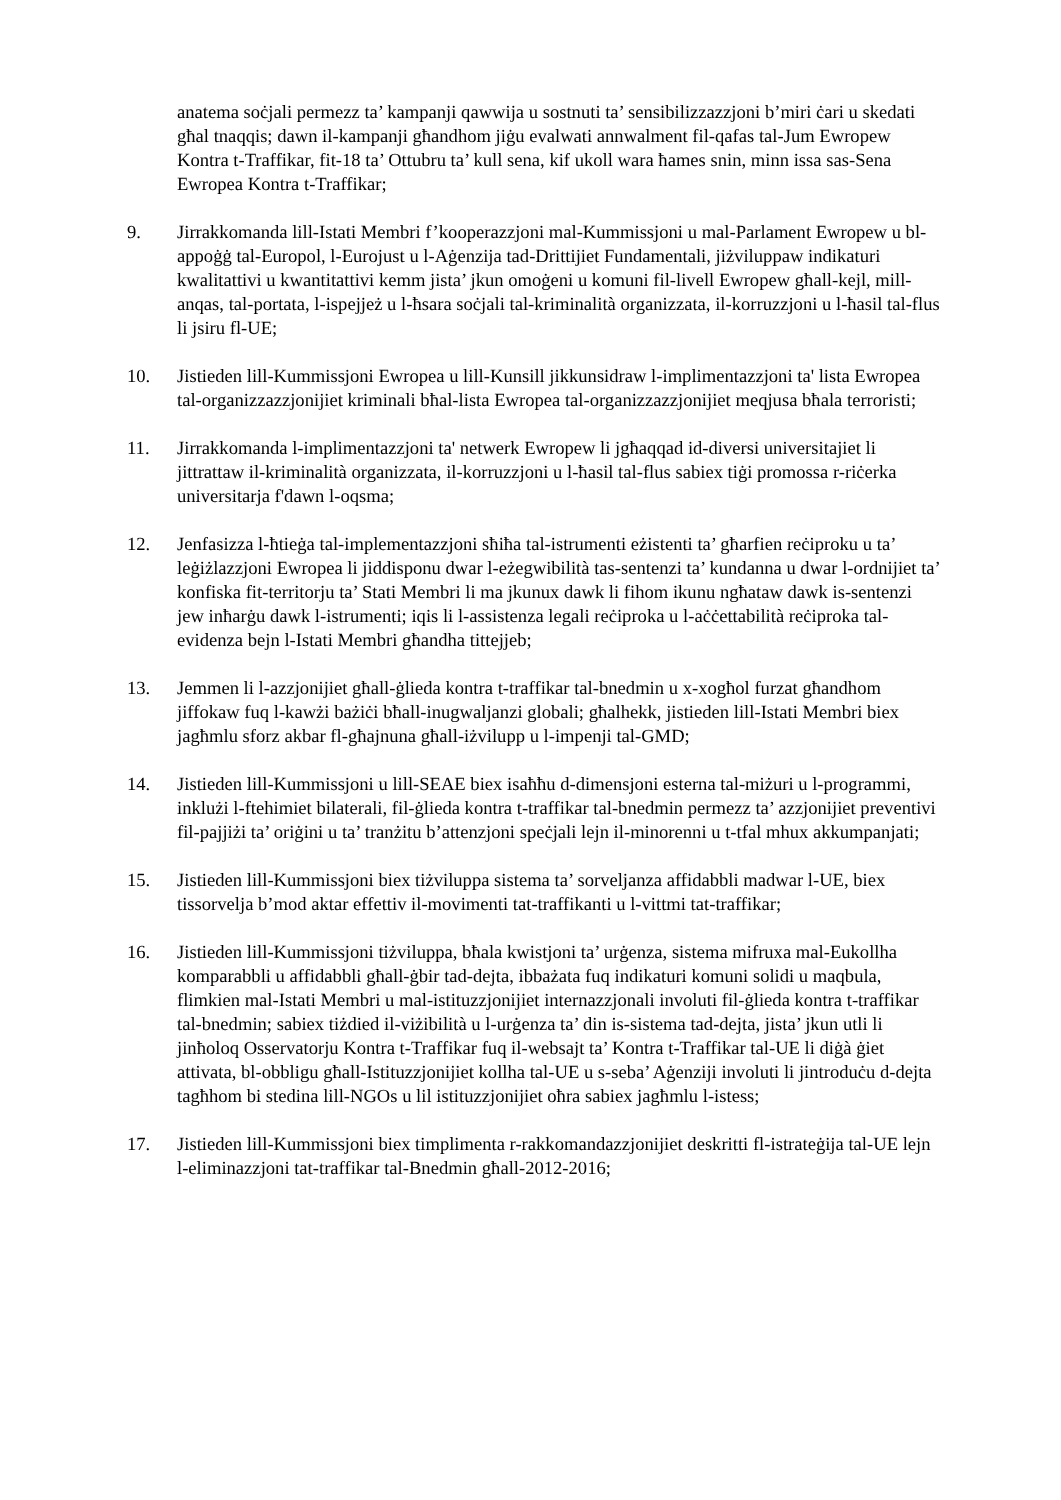anatema soċjali permezz ta’ kampanji qawwija u sostnuti ta’ sensibilizzazzjoni b’miri ċari u skedati għal tnaqqis; dawn il-kampanji għandhom jiġu evalwati annwalment fil-qafas tal-Jum Ewropew Kontra t-Traffikar, fit-18 ta’ Ottubru ta’ kull sena, kif ukoll wara ħames snin, minn issa sas-Sena Ewropea Kontra t-Traffikar;
9. Jirrakkomanda lill-Istati Membri f’kooperazzjoni mal-Kummissjoni u mal-Parlament Ewropew u bl-appoġġ tal-Europol, l-Eurojust u l-Aġenzija tad-Drittijiet Fundamentali, jiżviluppaw indikaturi kwalitattivi u kwantitattivi kemm jista’ jkun omoġeni u komuni fil-livell Ewropew għall-kejl, mill-anqas, tal-portata, l-ispejjeż u l-ħsara soċjali tal-kriminalità organizzata, il-korruzzjoni u l-ħasil tal-flus li jsiru fl-UE;
10. Jistieden lill-Kummissjoni Ewropea u lill-Kunsill jikkunsidraw l-implimentazzjoni ta' lista Ewropea tal-organizzazzjonijiet kriminali bħal-lista Ewropea tal-organizzazzjonijiet meqjusa bħala terroristi;
11. Jirrakkomanda l-implimentazzjoni ta' netwerk Ewropew li jgħaqqad id-diversi universitajiet li jittrattaw il-kriminalità organizzata, il-korruzzjoni u l-ħasil tal-flus sabiex tiġi promossa r-riċerka universitarja f'dawn l-oqsma;
12. Jenfasizza l-ħtieġa tal-implementazzjoni sħiħa tal-istrumenti eżistenti ta’ għarfien reċiproku u ta’ leġiżlazzjoni Ewropea li jiddisponu dwar l-eżegwibilità tas-sentenzi ta’ kundanna u dwar l-ordnijiet ta’ konfiska fit-territorju ta’ Stati Membri li ma jkunux dawk li fihom ikunu ngħataw dawk is-sentenzi jew inħarġu dawk l-istrumenti; iqis li l-assistenza legali reċiproka u l-aċċettabilità reċiproka tal-evidenza bejn l-Istati Membri għandha tittejjeb;
13. Jemmen li l-azzjonijiet għall-ġlieda kontra t-traffikar tal-bnedmin u x-xogħol furzat għandhom jiffokaw fuq l-kawżi bażiċi bħall-inugwaljanzi globali; għalhekk, jistieden lill-Istati Membri biex jagħmlu sforz akbar fl-għajnuna għall-iżvilupp u l-impenji tal-GMD;
14. Jistieden lill-Kummissjoni u lill-SEAE biex isaħħu d-dimensjoni esterna tal-miżuri u l-programmi, inklużi l-ftehimiet bilaterali, fil-ġlieda kontra t-traffikar tal-bnedmin permezz ta’ azzjonijiet preventivi fil-pajjiżi ta’ oriġini u ta’ tranżitu b’attenzjoni speċjali lejn il-minorenni u t-tfal mhux akkumpanjati;
15. Jistieden lill-Kummissjoni biex tiżviluppa sistema ta’ sorveljanza affidabbli madwar l-UE, biex tissorvelja b’mod aktar effettiv il-movimenti tat-traffikanti u l-vittmi tat-traffikar;
16. Jistieden lill-Kummissjoni tiżviluppa, bħala kwistjoni ta’ urġenza, sistema mifruxa mal-Eukollha komparabbli u affidabbli għall-ġbir tad-dejta, ibbażata fuq indikaturi komuni solidi u maqbula, flimkien mal-Istati Membri u mal-istituzzjonijiet internazzjonali involuti fil-ġlieda kontra t-traffikar tal-bnedmin; sabiex tiżdied il-viżibilità u l-urġenza ta’ din is-sistema tad-dejta, jista’ jkun utli li jinħoloq Osservatorju Kontra t-Traffikar fuq il-websajt ta’ Kontra t-Traffikar tal-UE li diġà ġiet attivata, bl-obbligu għall-Istituzzjonijiet kollha tal-UE u s-seba’ Aġenziji involuti li jintroduċu d-dejta tagħhom bi stedina lill-NGOs u lil istituzzjonijiet oħra sabiex jagħmlu l-istess;
17. Jistieden lill-Kummissjoni biex timplimenta r-rakkomandazzjonijiet deskritti fl-istrateġija tal-UE lejn l-eliminazzjoni tat-traffikar tal-Bnedmin għall-2012-2016;